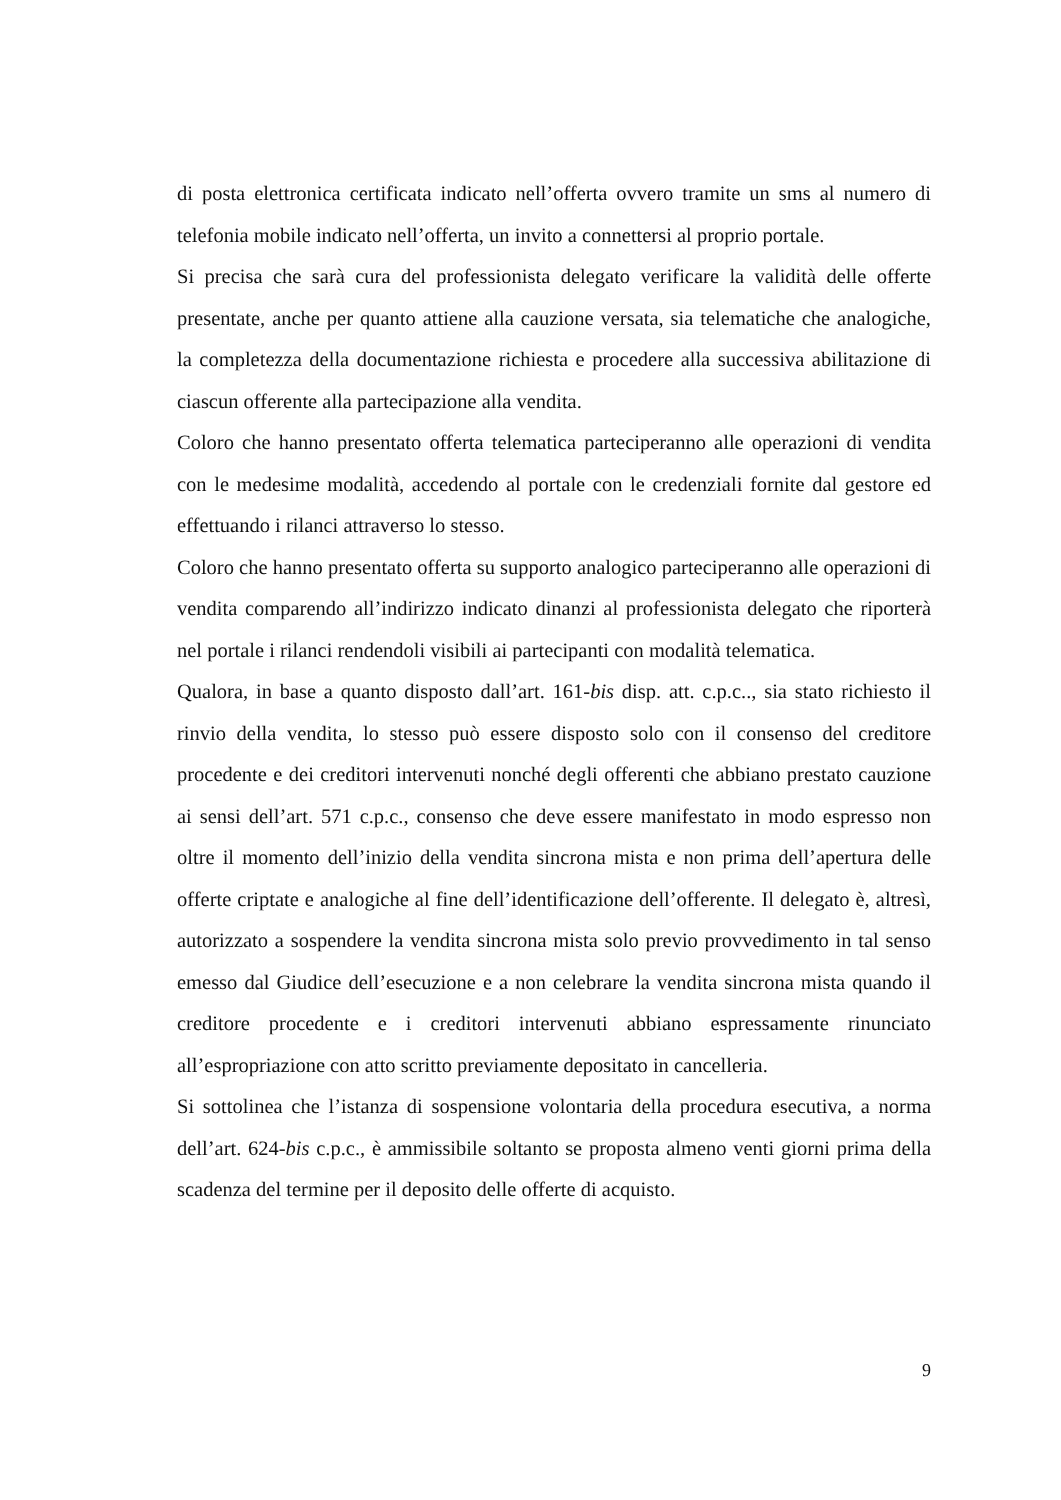di posta elettronica certificata indicato nell’offerta ovvero tramite un sms al numero di telefonia mobile indicato nell’offerta, un invito a connettersi al proprio portale.
Si precisa che sarà cura del professionista delegato verificare la validità delle offerte presentate, anche per quanto attiene alla cauzione versata, sia telematiche che analogiche, la completezza della documentazione richiesta e procedere alla successiva abilitazione di ciascun offerente alla partecipazione alla vendita.
Coloro che hanno presentato offerta telematica parteciperanno alle operazioni di vendita con le medesime modalità, accedendo al portale con le credenziali fornite dal gestore ed effettuando i rilanci attraverso lo stesso.
Coloro che hanno presentato offerta su supporto analogico parteciperanno alle operazioni di vendita comparendo all’indirizzo indicato dinanzi al professionista delegato che riporterà nel portale i rilanci rendendoli visibili ai partecipanti con modalità telematica.
Qualora, in base a quanto disposto dall’art. 161-bis disp. att. c.p.c.., sia stato richiesto il rinvio della vendita, lo stesso può essere disposto solo con il consenso del creditore procedente e dei creditori intervenuti nonché degli offerenti che abbiano prestato cauzione ai sensi dell’art. 571 c.p.c., consenso che deve essere manifestato in modo espresso non oltre il momento dell’inizio della vendita sincrona mista e non prima dell’apertura delle offerte criptate e analogiche al fine dell’identificazione dell’offerente. Il delegato è, altresì, autorizzato a sospendere la vendita sincrona mista solo previo provvedimento in tal senso emesso dal Giudice dell’esecuzione e a non celebrare la vendita sincrona mista quando il creditore procedente e i creditori intervenuti abbiano espressamente rinunciato all’espropriazione con atto scritto previamente depositato in cancelleria.
Si sottolinea che l’istanza di sospensione volontaria della procedura esecutiva, a norma dell’art. 624-bis c.p.c., è ammissibile soltanto se proposta almeno venti giorni prima della scadenza del termine per il deposito delle offerte di acquisto.
9